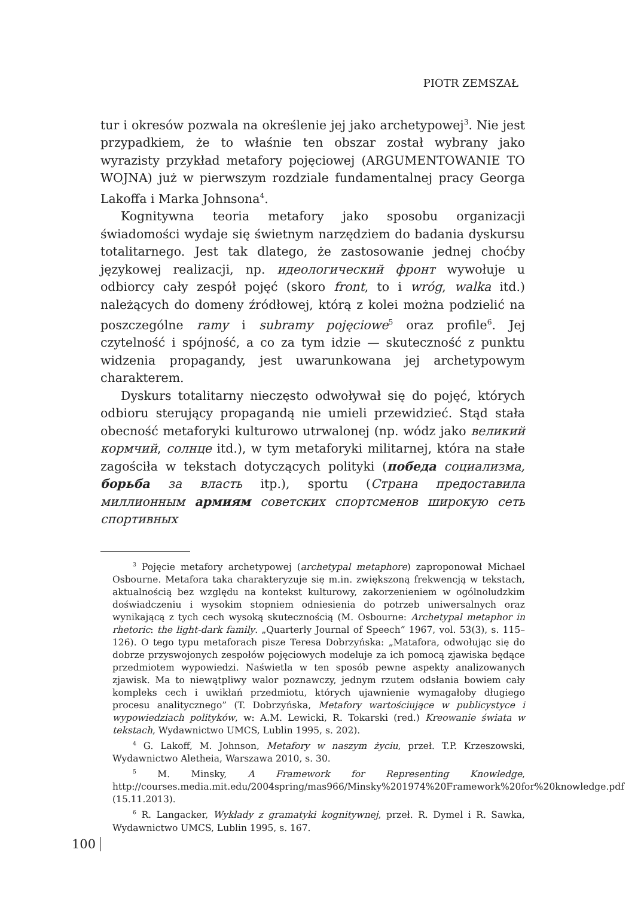PIOTR ZEMSZAŁ
tur i okresów pozwala na określenie jej jako archetypowej<sup>3</sup>. Nie jest przypadkiem, że to właśnie ten obszar został wybrany jako wyrazisty przykład metafory pojęciowej (ARGUMENTOWANIE TO WOJNA) już w pierwszym rozdziale fundamentalnej pracy Georga Lakoffa i Marka Johnsona<sup>4</sup>.
Kognitywna teoria metafory jako sposobu organizacji świadomości wydaje się świetnym narzędziem do badania dyskursu totalitarnego. Jest tak dlatego, że zastosowanie jednej choćby językowej realizacji, np. идеологический фронт wywołuje u odbiorcy cały zespół pojęć (skoro front, to i wróg, walka itd.) należących do domeny źródłowej, którą z kolei można podzielić na poszczególne ramy i subramy pojęciowe<sup>5</sup> oraz profile<sup>6</sup>. Jej czytelność i spójność, a co za tym idzie — skuteczność z punktu widzenia propagandy, jest uwarunkowana jej archetypowym charakterem.
Dyskurs totalitarny nieczęsto odwoływał się do pojęć, których odbioru sterujący propagandą nie umieli przewidzieć. Stąd stała obecność metaforyki kulturowo utrwalonej (np. wódz jako великий кормчий, солнце itd.), w tym metaforyki militarnej, która na stałe zagościła w tekstach dotyczących polityki (победа социализма, борьба за власть itp.), sportu (Страна предоставила миллионным армиям советских спортсменов широкую сеть спортивных
<sup>3</sup> Pojęcie metafory archetypowej (archetypal metaphore) zaproponował Michael Osbourne. Metafora taka charakteryzuje się m.in. zwiększoną frekwencją w tekstach, aktualnością bez względu na kontekst kulturowy, zakorzenieniem w ogólnoludzkim doświadczeniu i wysokim stopniem odniesienia do potrzeb uniwersalnych oraz wynikającą z tych cech wysoką skutecznością (M. Osbourne: Archetypal metaphor in rhetoric: the light-dark family. „Quarterly Journal of Speech” 1967, vol. 53(3), s. 115–126). O tego typu metaforach pisze Teresa Dobrzyńska: „Matafora, odwołując się do dobrze przyswojonych zespołów pojęciowych modeluje za ich pomocą zjawiska będące przedmiotem wypowiedzi. Naświetla w ten sposób pewne aspekty analizowanych zjawisk. Ma to niewątpliwy walor poznawczy, jednym rzutem odsłania bowiem cały kompleks cech i uwikłań przedmiotu, których ujawnienie wymagałoby długiego procesu analitycznego” (T. Dobrzyńska, Metafory wartościujące w publicystyce i wypowiedziach polityków, w: A.M. Lewicki, R. Tokarski (red.) Kreowanie świata w tekstach, Wydawnictwo UMCS, Lublin 1995, s. 202).
<sup>4</sup> G. Lakoff, M. Johnson, Metafory w naszym życiu, przeł. T.P. Krzeszowski, Wydawnictwo Aletheia, Warszawa 2010, s. 30.
<sup>5</sup> M. Minsky, A Framework for Representing Knowledge, http://courses.media.mit.edu/2004spring/mas966/Minsky%201974%20Framework%20for%20knowledge.pdf (15.11.2013).
<sup>6</sup> R. Langacker, Wykłady z gramatyki kognitywnej, przeł. R. Dymel i R. Sawka, Wydawnictwo UMCS, Lublin 1995, s. 167.
100